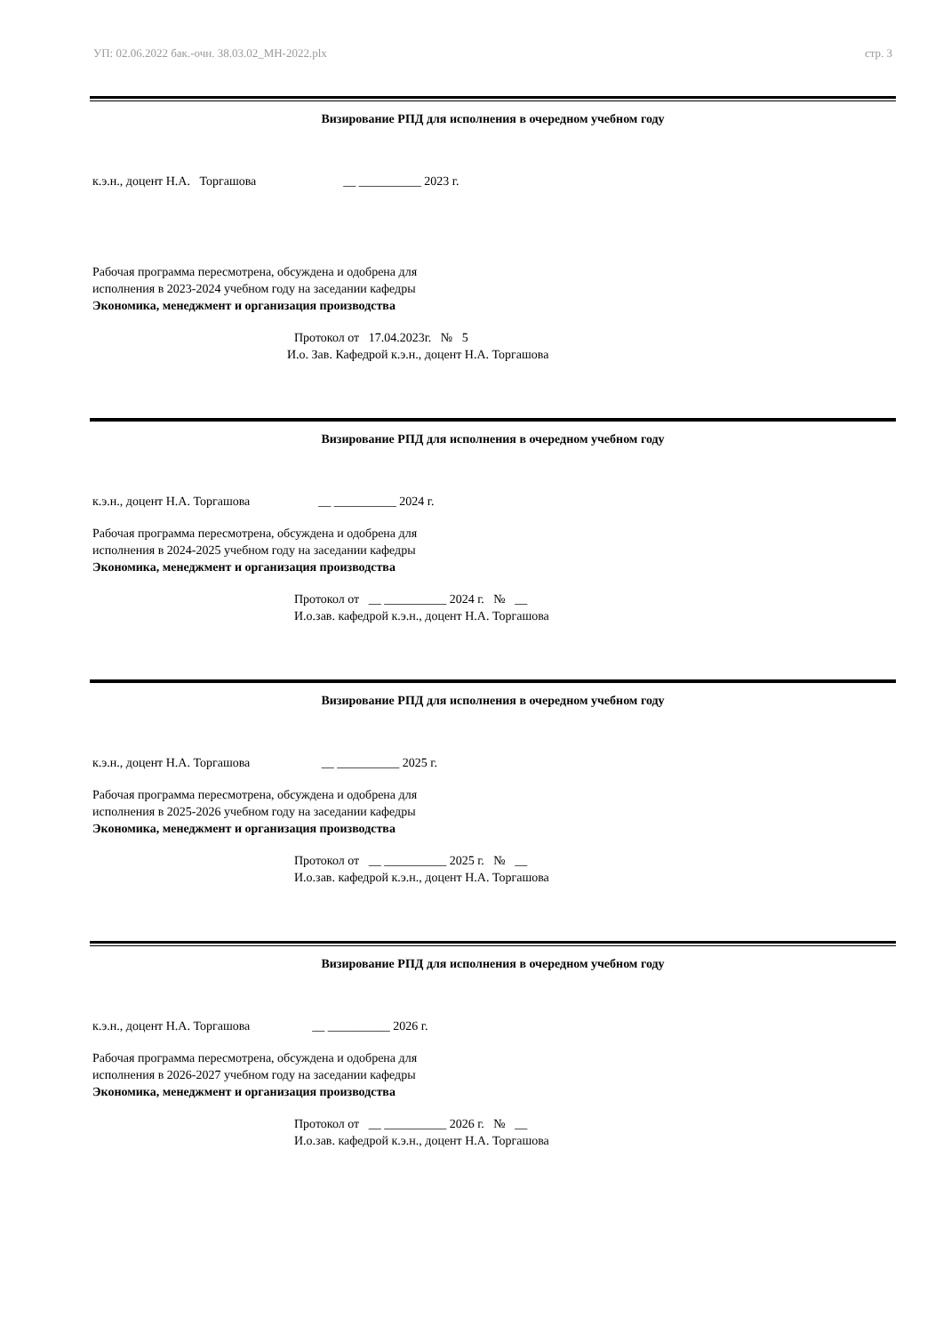УП: 02.06.2022 бак.-очн. 38.03.02_МН-2022.plx стр. 3
Визирование РПД для исполнения в очередном учебном году
к.э.н., доцент Н.А. Торгашова __ __________ 2023 г.
Рабочая программа пересмотрена, обсуждена и одобрена для
исполнения в 2023-2024 учебном году на заседании кафедры
Экономика, менеджмент и организация производства
Протокол от 17.04.2023г. № 5
И.о. Зав. Кафедрой к.э.н., доцент Н.А. Торгашова
Визирование РПД для исполнения в очередном учебном году
к.э.н., доцент Н.А. Торгашова __ __________ 2024 г.
Рабочая программа пересмотрена, обсуждена и одобрена для
исполнения в 2024-2025 учебном году на заседании кафедры
Экономика, менеджмент и организация производства
Протокол от __ __________ 2024 г. № __
И.о.зав. кафедрой к.э.н., доцент Н.А. Торгашова
Визирование РПД для исполнения в очередном учебном году
к.э.н., доцент Н.А. Торгашова __ __________ 2025 г.
Рабочая программа пересмотрена, обсуждена и одобрена для
исполнения в 2025-2026 учебном году на заседании кафедры
Экономика, менеджмент и организация производства
Протокол от __ __________ 2025 г. № __
И.о.зав. кафедрой к.э.н., доцент Н.А. Торгашова
Визирование РПД для исполнения в очередном учебном году
к.э.н., доцент Н.А. Торгашова __ __________ 2026 г.
Рабочая программа пересмотрена, обсуждена и одобрена для
исполнения в 2026-2027 учебном году на заседании кафедры
Экономика, менеджмент и организация производства
Протокол от __ __________ 2026 г. № __
И.о.зав. кафедрой к.э.н., доцент Н.А. Торгашова